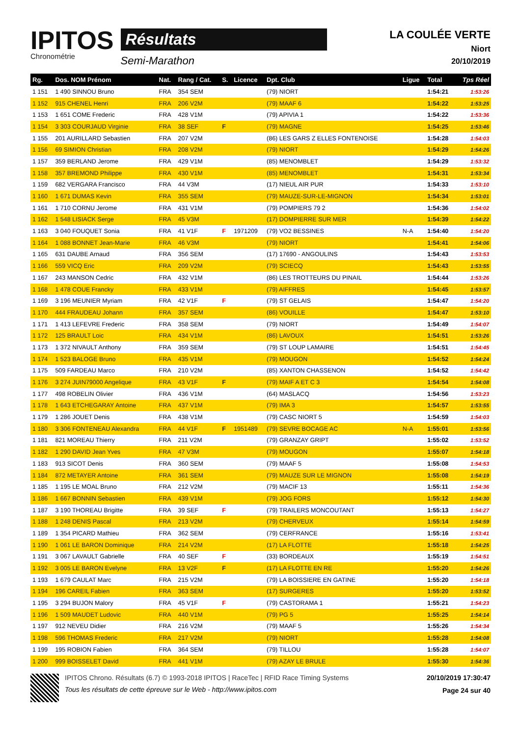IPITOS
Chronométrie
Résultats
Semi-Marathon
LA COULÉE VERTE
Niort
20/10/2019
| Rg. | Dos. NOM Prénom | Nat. | Rang / Cat. | S. | Licence | Dpt. Club | Ligue | Total | Tps Réel |
| --- | --- | --- | --- | --- | --- | --- | --- | --- | --- |
| 1 151 | 1 490 SINNOU Bruno | FRA | 354 SEM | | | (79) NIORT | | 1:54:21 | 1:53:26 |
| 1 152 | 915 CHENEL Henri | FRA | 206 V2M | | | (79) MAAF 6 | | 1:54:22 | 1:53:25 |
| 1 153 | 1 651 COME Frederic | FRA | 428 V1M | | | (79) APIVIA 1 | | 1:54:22 | 1:53:36 |
| 1 154 | 3 303 COURJAUD Virginie | FRA | 38 SEF | F | | (79) MAGNE | | 1:54:25 | 1:53:46 |
| 1 155 | 201 AURILLARD Sebastien | FRA | 207 V2M | | | (86) LES GARS Z ELLES FONTENOISE | | 1:54:28 | 1:54:03 |
| 1 156 | 69 SIMION Christian | FRA | 208 V2M | | | (79) NIORT | | 1:54:29 | 1:54:26 |
| 1 157 | 359 BERLAND Jerome | FRA | 429 V1M | | | (85) MENOMBLET | | 1:54:29 | 1:53:32 |
| 1 158 | 357 BREMOND Philippe | FRA | 430 V1M | | | (85) MENOMBLET | | 1:54:31 | 1:53:34 |
| 1 159 | 682 VERGARA Francisco | FRA | 44 V3M | | | (17) NIEUL AIR PUR | | 1:54:33 | 1:53:10 |
| 1 160 | 1 671 DUMAS Kevin | FRA | 355 SEM | | | (79) MAUZE-SUR-LE-MIGNON | | 1:54:34 | 1:53:01 |
| 1 161 | 1 710 CORNU Jerome | FRA | 431 V1M | | | (79) POMPIERS 79 2 | | 1:54:36 | 1:54:02 |
| 1 162 | 1 548 LISIACK Serge | FRA | 45 V3M | | | (17) DOMPIERRE SUR MER | | 1:54:39 | 1:54:22 |
| 1 163 | 3 040 FOUQUET Sonia | FRA | 41 V1F | F | 1971209 | (79) VO2 BESSINES | N-A | 1:54:40 | 1:54:20 |
| 1 164 | 1 088 BONNET Jean-Marie | FRA | 46 V3M | | | (79) NIORT | | 1:54:41 | 1:54:06 |
| 1 165 | 631 DAUBE Arnaud | FRA | 356 SEM | | | (17) 17690 - ANGOULINS | | 1:54:43 | 1:53:53 |
| 1 166 | 559 VICQ Eric | FRA | 209 V2M | | | (79) SCIECQ | | 1:54:43 | 1:53:55 |
| 1 167 | 243 MANSON Cedric | FRA | 432 V1M | | | (86) LES TROTTEURS DU PINAIL | | 1:54:44 | 1:53:26 |
| 1 168 | 1 478 COUE Francky | FRA | 433 V1M | | | (79) AIFFRES | | 1:54:45 | 1:53:57 |
| 1 169 | 3 196 MEUNIER Myriam | FRA | 42 V1F | F | | (79) ST GELAIS | | 1:54:47 | 1:54:20 |
| 1 170 | 444 FRAUDEAU Johann | FRA | 357 SEM | | | (86) VOUILLE | | 1:54:47 | 1:53:10 |
| 1 171 | 1 413 LEFEVRE Frederic | FRA | 358 SEM | | | (79) NIORT | | 1:54:49 | 1:54:07 |
| 1 172 | 125 BRAULT Loic | FRA | 434 V1M | | | (86) LAVOUX | | 1:54:51 | 1:53:26 |
| 1 173 | 1 372 NIVAULT Anthony | FRA | 359 SEM | | | (79) ST LOUP LAMAIRE | | 1:54:51 | 1:54:45 |
| 1 174 | 1 523 BALOGE Bruno | FRA | 435 V1M | | | (79) MOUGON | | 1:54:52 | 1:54:24 |
| 1 175 | 509 FARDEAU Marco | FRA | 210 V2M | | | (85) XANTON CHASSENON | | 1:54:52 | 1:54:42 |
| 1 176 | 3 274 JUIN79000 Angelique | FRA | 43 V1F | F | | (79) MAIF A ET C 3 | | 1:54:54 | 1:54:08 |
| 1 177 | 498 ROBELIN Olivier | FRA | 436 V1M | | | (64) MASLACQ | | 1:54:56 | 1:53:23 |
| 1 178 | 1 643 ETCHEGARAY Antoine | FRA | 437 V1M | | | (79) IMA 3 | | 1:54:57 | 1:53:55 |
| 1 179 | 1 286 JOUET Denis | FRA | 438 V1M | | | (79) CASC NIORT 5 | | 1:54:59 | 1:54:03 |
| 1 180 | 3 306 FONTENEAU Alexandra | FRA | 44 V1F | F | 1951489 | (79) SEVRE BOCAGE AC | N-A | 1:55:01 | 1:53:56 |
| 1 181 | 821 MOREAU Thierry | FRA | 211 V2M | | | (79) GRANZAY GRIPT | | 1:55:02 | 1:53:52 |
| 1 182 | 1 290 DAVID Jean Yves | FRA | 47 V3M | | | (79) MOUGON | | 1:55:07 | 1:54:18 |
| 1 183 | 913 SICOT Denis | FRA | 360 SEM | | | (79) MAAF 5 | | 1:55:08 | 1:54:53 |
| 1 184 | 872 METAYER Antoine | FRA | 361 SEM | | | (79) MAUZE SUR LE MIGNON | | 1:55:08 | 1:54:19 |
| 1 185 | 1 195 LE MOAL Bruno | FRA | 212 V2M | | | (79) MACIF 13 | | 1:55:11 | 1:54:36 |
| 1 186 | 1 667 BONNIN Sebastien | FRA | 439 V1M | | | (79) JOG FORS | | 1:55:12 | 1:54:30 |
| 1 187 | 3 190 THOREAU Brigitte | FRA | 39 SEF | F | | (79) TRAILERS MONCOUTANT | | 1:55:13 | 1:54:27 |
| 1 188 | 1 248 DENIS Pascal | FRA | 213 V2M | | | (79) CHERVEUX | | 1:55:14 | 1:54:59 |
| 1 189 | 1 354 PICARD Mathieu | FRA | 362 SEM | | | (79) CERFRANCE | | 1:55:16 | 1:53:41 |
| 1 190 | 1 061 LE BARON Dominique | FRA | 214 V2M | | | (17) LA FLOTTE | | 1:55:18 | 1:54:25 |
| 1 191 | 3 067 LAVAULT Gabrielle | FRA | 40 SEF | F | | (33) BORDEAUX | | 1:55:19 | 1:54:51 |
| 1 192 | 3 005 LE BARON Evelyne | FRA | 13 V2F | F | | (17) LA FLOTTE EN RE | | 1:55:20 | 1:54:26 |
| 1 193 | 1 679 CAULAT Marc | FRA | 215 V2M | | | (79) LA BOISSIERE EN GATINE | | 1:55:20 | 1:54:18 |
| 1 194 | 196 CAREIL Fabien | FRA | 363 SEM | | | (17) SURGERES | | 1:55:20 | 1:53:52 |
| 1 195 | 3 294 BUJON Malory | FRA | 45 V1F | F | | (79) CASTORAMA 1 | | 1:55:21 | 1:54:23 |
| 1 196 | 1 509 MAUDET Ludovic | FRA | 440 V1M | | | (79) PG 5 | | 1:55:25 | 1:54:14 |
| 1 197 | 912 NEVEU Didier | FRA | 216 V2M | | | (79) MAAF 5 | | 1:55:26 | 1:54:34 |
| 1 198 | 596 THOMAS Frederic | FRA | 217 V2M | | | (79) NIORT | | 1:55:28 | 1:54:08 |
| 1 199 | 195 ROBION Fabien | FRA | 364 SEM | | | (79) TILLOU | | 1:55:28 | 1:54:07 |
| 1 200 | 999 BOISSELET David | FRA | 441 V1M | | | (79) AZAY LE BRULE | | 1:55:30 | 1:54:36 |
IPITOS Chrono. Résultats (6.7) © 1993-2018 IPITOS | RaceTec | RFID Race Timing Systems
Tous les résultats de cette épreuve sur le Web - http://www.ipitos.com
20/10/2019 17:30:47
Page 24 sur 40